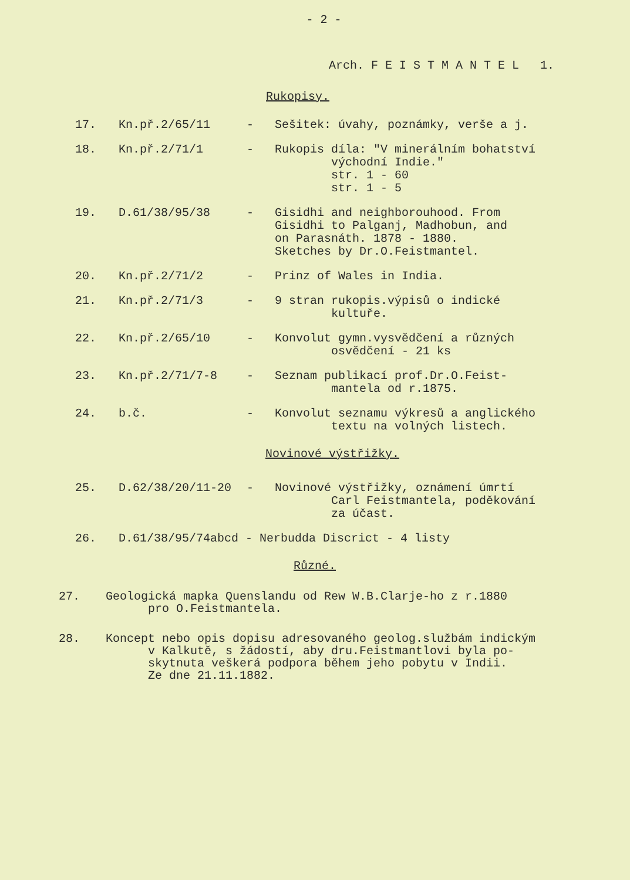- 2 -
Arch. F E I S T M A N T E L 1.
Rukopisy.
| 17. | Kn.př.2/65/11 | - | Sešitek: úvahy, poznámky, verše a j. |
| 18. | Kn.př.2/71/1 | - | Rukopis díla: "V minerálním bohatství východní Indie." str. 1 - 60 str. 1 - 5 |
| 19. | D.61/38/95/38 | - | Gisidhi and neighborouhood. From Gisidhi to Palganj, Madhobun, and on Parasnáth. 1878 - 1880. Sketches by Dr.O.Feistmantel. |
| 20. | Kn.př.2/71/2 | - | Prinz of Wales in India. |
| 21. | Kn.př.2/71/3 | - | 9 stran rukopis.výpisů o indické kultuře. |
| 22. | Kn.př.2/65/10 | - | Konvolut gymn.vysvědčení a různých osvědčení - 21 ks |
| 23. | Kn.př.2/71/7-8 | - | Seznam publikací prof.Dr.O.Feist- mantela od r.1875. |
| 24. | b.č. | - | Konvolut seznamu výkresů a anglického textu na volných listech. |
Novinové výstřižky.
| 25. | D.62/38/20/11-20 | - | Novinové výstřižky, oznámení úmrtí Carl Feistmantela, poděkování za účast. |
| 26. | D.61/38/95/74abcd - Nerbudda Discrict - 4 listy | | |
Různé.
27. Geologická mapka Quenslandu od Rew W.B.Clarje-ho z r.1880
pro O.Feistmantela.
28. Koncept nebo opis dopisu adresovaného geolog.službám indickým
v Kalkutě, s žádostí, aby dru.Feistmantlovi byla po-
skytnuta veškerá podpora během jeho pobytu v Indii.
Ze dne 21.11.1882.